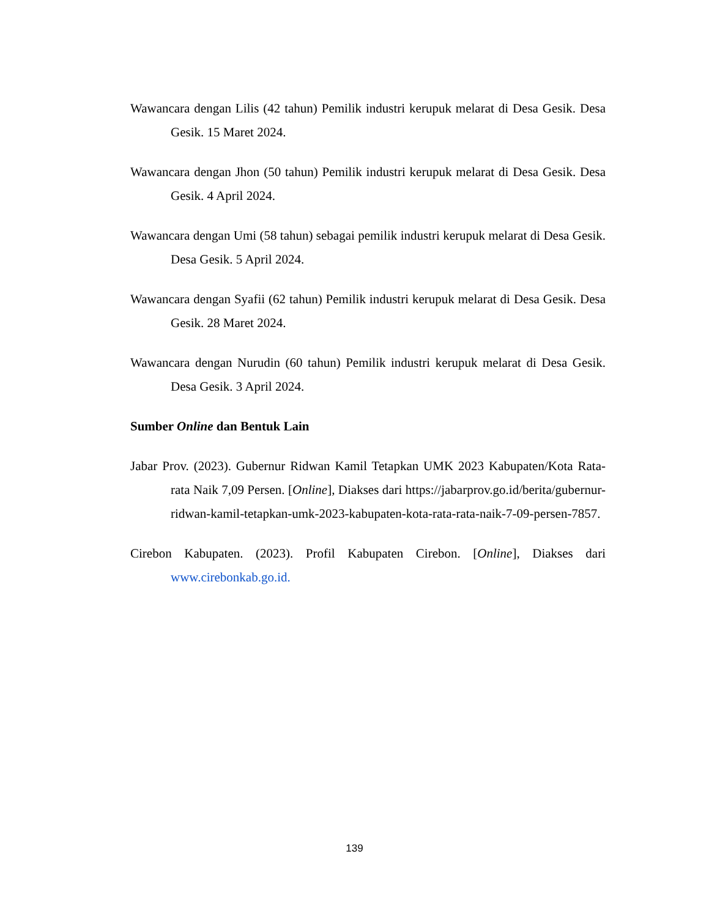Wawancara dengan Lilis (42 tahun) Pemilik industri kerupuk melarat di Desa Gesik. Desa Gesik. 15 Maret 2024.
Wawancara dengan Jhon (50 tahun) Pemilik industri kerupuk melarat di Desa Gesik. Desa Gesik. 4 April 2024.
Wawancara dengan Umi (58 tahun) sebagai pemilik industri kerupuk melarat di Desa Gesik. Desa Gesik. 5 April 2024.
Wawancara dengan Syafii (62 tahun) Pemilik industri kerupuk melarat di Desa Gesik. Desa Gesik. 28 Maret 2024.
Wawancara dengan Nurudin (60 tahun) Pemilik industri kerupuk melarat di Desa Gesik. Desa Gesik. 3 April 2024.
Sumber Online dan Bentuk Lain
Jabar Prov. (2023). Gubernur Ridwan Kamil Tetapkan UMK 2023 Kabupaten/Kota Rata-rata Naik 7,09 Persen. [Online], Diakses dari https://jabarprov.go.id/berita/gubernur-ridwan-kamil-tetapkan-umk-2023-kabupaten-kota-rata-rata-naik-7-09-persen-7857.
Cirebon Kabupaten. (2023). Profil Kabupaten Cirebon. [Online], Diakses dari www.cirebonkab.go.id.
139